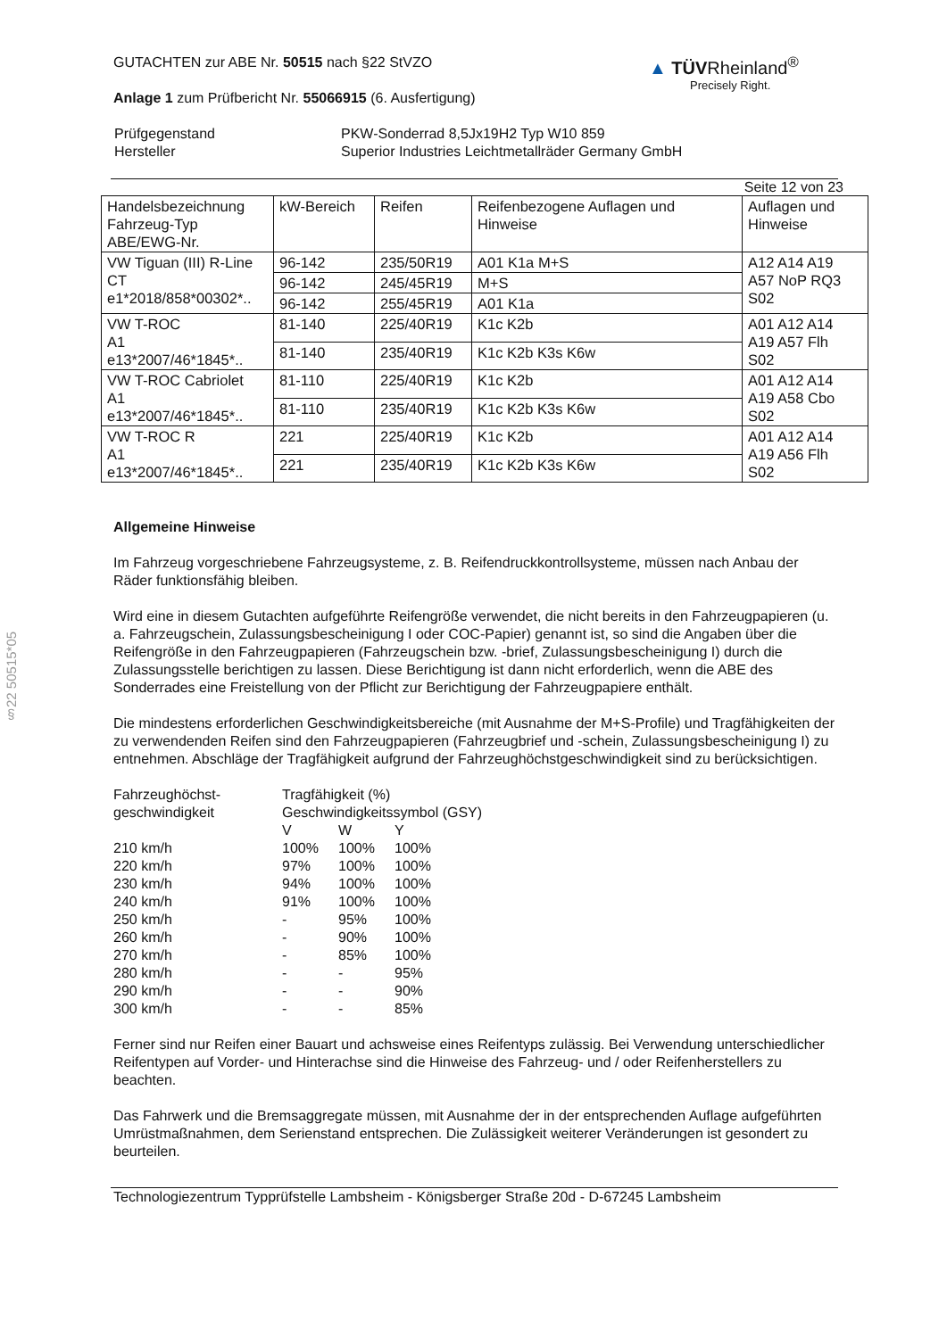§22 50515*05
▲ TÜVRheinland<sup>®</sup>
Precisely Right.
GUTACHTEN zur ABE Nr. 50515 nach §22 StVZO
Anlage 1 zum Prüfbericht Nr. 55066915 (6. Ausfertigung)
| Prüfgegenstand | PKW-Sonderrad 8,5Jx19H2 Typ W10 859 |
| Hersteller | Superior Industries Leichtmetallräder Germany GmbH |
Seite 12 von 23
| Handelsbezeichnung Fahrzeug-Typ ABE/EWG-Nr. | kW-Bereich | Reifen | Reifenbezogene Auflagen und Hinweise | Auflagen und Hinweise |
| VW Tiguan (III) R-Line CT e1*2018/858*00302*.. | 96-142 | 235/50R19 | A01 K1a M+S | A12 A14 A19 A57 NoP RQ3 S02 |
| | 96-142 | 245/45R19 | M+S | |
| | 96-142 | 255/45R19 | A01 K1a | |
| VW T-ROC A1 e13*2007/46*1845*.. | 81-140 | 225/40R19 | K1c K2b | A01 A12 A14 A19 A57 Flh S02 |
| | 81-140 | 235/40R19 | K1c K2b K3s K6w | |
| VW T-ROC Cabriolet A1 e13*2007/46*1845*.. | 81-110 | 225/40R19 | K1c K2b | A01 A12 A14 A19 A58 Cbo S02 |
| | 81-110 | 235/40R19 | K1c K2b K3s K6w | |
| VW T-ROC R A1 e13*2007/46*1845*.. | 221 | 225/40R19 | K1c K2b | A01 A12 A14 A19 A56 Flh S02 |
| | 221 | 235/40R19 | K1c K2b K3s K6w | |
Allgemeine Hinweise
Im Fahrzeug vorgeschriebene Fahrzeugsysteme, z. B. Reifendruckkontrollsysteme, müssen nach Anbau der Räder funktionsfähig bleiben.
Wird eine in diesem Gutachten aufgeführte Reifengröße verwendet, die nicht bereits in den Fahrzeugpapieren (u. a. Fahrzeugschein, Zulassungsbescheinigung I oder COC-Papier) genannt ist, so sind die Angaben über die Reifengröße in den Fahrzeugpapieren (Fahrzeugschein bzw. -brief, Zulassungsbescheinigung I) durch die Zulassungsstelle berichtigen zu lassen. Diese Berichtigung ist dann nicht erforderlich, wenn die ABE des Sonderrades eine Freistellung von der Pflicht zur Berichtigung der Fahrzeugpapiere enthält.
Die mindestens erforderlichen Geschwindigkeitsbereiche (mit Ausnahme der M+S-Profile) und Tragfähigkeiten der zu verwendenden Reifen sind den Fahrzeugpapieren (Fahrzeugbrief und -schein, Zulassungsbescheinigung I) zu entnehmen. Abschläge der Tragfähigkeit aufgrund der Fahrzeughöchstgeschwindigkeit sind zu berücksichtigen.
| Fahrzeughöchst- geschwindigkeit | Tragfähigkeit (%) | | |
| | Geschwindigkeitssymbol (GSY) | | |
| | V | W | Y |
| 210 km/h | 100% | 100% | 100% |
| 220 km/h | 97% | 100% | 100% |
| 230 km/h | 94% | 100% | 100% |
| 240 km/h | 91% | 100% | 100% |
| 250 km/h | - | 95% | 100% |
| 260 km/h | - | 90% | 100% |
| 270 km/h | - | 85% | 100% |
| 280 km/h | - | - | 95% |
| 290 km/h | - | - | 90% |
| 300 km/h | - | - | 85% |
Ferner sind nur Reifen einer Bauart und achsweise eines Reifentyps zulässig. Bei Verwendung unterschiedlicher Reifentypen auf Vorder- und Hinterachse sind die Hinweise des Fahrzeug- und / oder Reifenherstellers zu beachten.
Das Fahrwerk und die Bremsaggregate müssen, mit Ausnahme der in der entsprechenden Auflage aufgeführten Umrüstmaßnahmen, dem Serienstand entsprechen. Die Zulässigkeit weiterer Veränderungen ist gesondert zu beurteilen.
Technologiezentrum Typprüfstelle Lambsheim - Königsberger Straße 20d - D-67245 Lambsheim